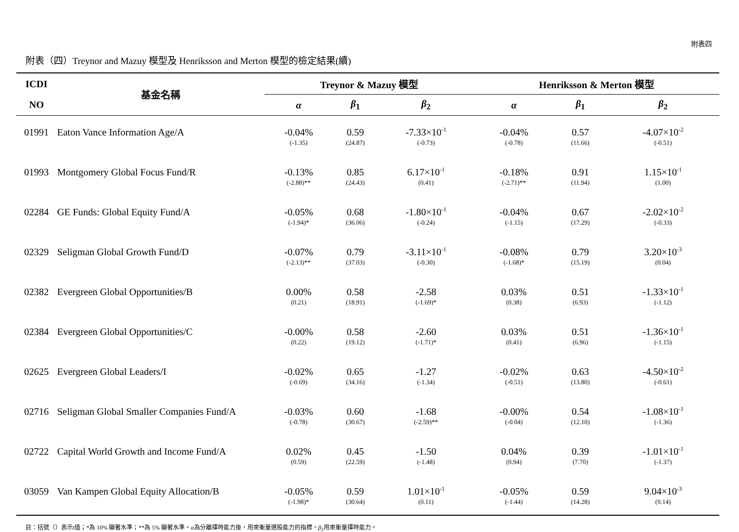附表四
附表（四）Treynor and Mazuy 模型及 Henriksson and Merton 模型的檢定結果(續)
| ICDI | 基金名稱 | Treynor & Mazuy 模型 | | | Henriksson & Merton 模型 | | |
| --- | --- | --- | --- | --- | --- | --- | --- |
| NO | | α | β<sub>1</sub> | β<sub>2</sub> | α | β<sub>1</sub> | β<sub>2</sub> |
| 01991 | Eaton Vance Information Age/A | -0.04% | 0.59 | -7.33×10<sup>-1</sup> | -0.04% | 0.57 | -4.07×10<sup>-2</sup> |
| | | (-1.35) | (24.87) | (-0.73) | (-0.78) | (11.66) | (-0.51) |
| 01993 | Montgomery Global Focus Fund/R | -0.13% | 0.85 | 6.17×10<sup>-1</sup> | -0.18% | 0.91 | 1.15×10<sup>-1</sup> |
| | | (-2.88)** | (24.43) | (0.41) | (-2.71)** | (11.94) | (1.00) |
| 02284 | GE Funds: Global Equity Fund/A | -0.05% | 0.68 | -1.80×10<sup>-1</sup> | -0.04% | 0.67 | -2.02×10<sup>-2</sup> |
| | | (-1.94)* | (36.06) | (-0.24) | (-1.15) | (17.29) | (-0.33) |
| 02329 | Seligman Global Growth Fund/D | -0.07% | 0.79 | -3.11×10<sup>-1</sup> | -0.08% | 0.79 | 3.20×10<sup>-3</sup> |
| | | (-2.13)** | (37.03) | (-0.30) | (-1.68)* | (15.19) | (0.04) |
| 02382 | Evergreen Global Opportunities/B | 0.00% | 0.58 | -2.58 | 0.03% | 0.51 | -1.33×10<sup>-1</sup> |
| | | (0.21) | (18.91) | (-1.69)* | (0.38) | (6.93) | (-1.12) |
| 02384 | Evergreen Global Opportunities/C | -0.00% | 0.58 | -2.60 | 0.03% | 0.51 | -1.36×10<sup>-1</sup> |
| | | (0.22) | (19.12) | (-1.71)* | (0.41) | (6.96) | (-1.15) |
| 02625 | Evergreen Global Leaders/I | -0.02% | 0.65 | -1.27 | -0.02% | 0.63 | -4.50×10<sup>-2</sup> |
| | | (-0.69) | (34.16) | (-1.34) | (-0.51) | (13.80) | (-0.61) |
| 02716 | Seligman Global Smaller Companies Fund/A | -0.03% | 0.60 | -1.68 | -0.00% | 0.54 | -1.08×10<sup>-1</sup> |
| | | (-0.78) | (30.67) | (-2.59)** | (-0.04) | (12.10) | (-1.36) |
| 02722 | Capital World Growth and Income Fund/A | 0.02% | 0.45 | -1.50 | 0.04% | 0.39 | -1.01×10<sup>-1</sup> |
| | | (0.59) | (22.59) | (-1.48) | (0.94) | (7.70) | (-1.37) |
| 03059 | Van Kampen Global Equity Allocation/B | -0.05% | 0.59 | 1.01×10<sup>-1</sup> | -0.05% | 0.59 | 9.04×10<sup>-3</sup> |
| | | (-1.98)* | (30.64) | (0.11) | (-1.44) | (14.28) | (0.14) |
註：括號（）表示t值；*為 10% 顯著水準；**為 5% 顯著水準。α為分離擇時能力後，用來衡量選股能力的指標。β<sub>2</sub>用來衡量擇時能力。